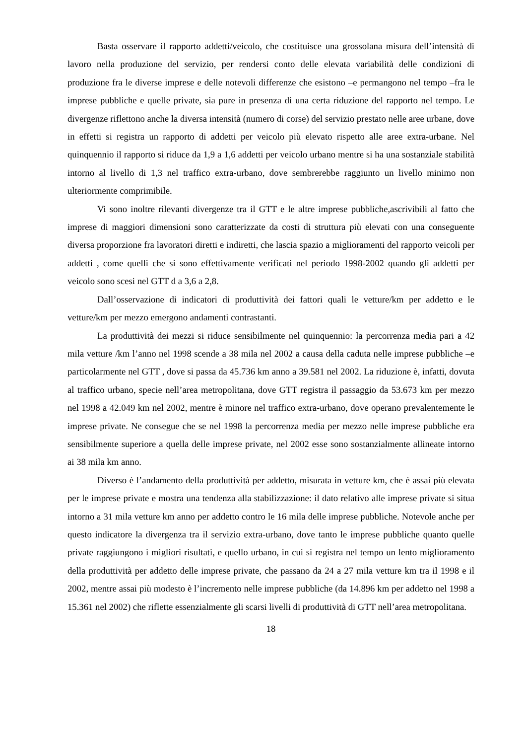Basta osservare il rapporto addetti/veicolo, che costituisce una grossolana misura dell’intensità di lavoro nella produzione del servizio, per rendersi conto delle elevata variabilità delle condizioni di produzione fra le diverse imprese e delle notevoli differenze che esistono –e permangono nel tempo –fra le imprese pubbliche e quelle private, sia pure in presenza di una certa riduzione del rapporto nel tempo. Le divergenze riflettono anche la diversa intensità (numero di corse) del servizio prestato nelle aree urbane, dove in effetti si registra un rapporto di addetti per veicolo più elevato rispetto alle aree extra-urbane. Nel quinquennio il rapporto si riduce da 1,9 a 1,6 addetti per veicolo urbano mentre si ha una sostanziale stabilità intorno al livello di 1,3 nel traffico extra-urbano, dove sembrerebbe raggiunto un livello minimo non ulteriormente comprimibile.
Vi sono inoltre rilevanti divergenze tra il GTT e le altre imprese pubbliche,ascrivibili al fatto che imprese di maggiori dimensioni sono caratterizzate da costi di struttura più elevati con una conseguente diversa proporzione fra lavoratori diretti e indiretti, che lascia spazio a miglioramenti del rapporto veicoli per addetti , come quelli che si sono effettivamente verificati nel periodo 1998-2002 quando gli addetti per veicolo sono scesi nel GTT d a 3,6 a 2,8.
Dall’osservazione di indicatori di produttività dei fattori quali le vetture/km per addetto e le vetture/km per mezzo emergono andamenti contrastanti.
La produttività dei mezzi si riduce sensibilmente nel quinquennio: la percorrenza media pari a 42 mila vetture /km l’anno nel 1998 scende a 38 mila nel 2002 a causa della caduta nelle imprese pubbliche –e particolarmente nel GTT , dove si passa da 45.736 km anno a 39.581 nel 2002. La riduzione è, infatti, dovuta al traffico urbano, specie nell’area metropolitana, dove GTT registra il passaggio da 53.673 km per mezzo nel 1998 a 42.049 km nel 2002, mentre è minore nel traffico extra-urbano, dove operano prevalentemente le imprese private. Ne consegue che se nel 1998 la percorrenza media per mezzo nelle imprese pubbliche era sensibilmente superiore a quella delle imprese private, nel 2002 esse sono sostanzialmente allineate intorno ai 38 mila km anno.
Diverso è l’andamento della produttività per addetto, misurata in vetture km, che è assai più elevata per le imprese private e mostra una tendenza alla stabilizzazione: il dato relativo alle imprese private si situa intorno a 31 mila vetture km anno per addetto contro le 16 mila delle imprese pubbliche. Notevole anche per questo indicatore la divergenza tra il servizio extra-urbano, dove tanto le imprese pubbliche quanto quelle private raggiungono i migliori risultati, e quello urbano, in cui si registra nel tempo un lento miglioramento della produttività per addetto delle imprese private, che passano da 24 a 27 mila vetture km tra il 1998 e il 2002, mentre assai più modesto è l’incremento nelle imprese pubbliche (da 14.896 km per addetto nel 1998 a 15.361 nel 2002) che riflette essenzialmente gli scarsi livelli di produttività di GTT nell’area metropolitana.
18